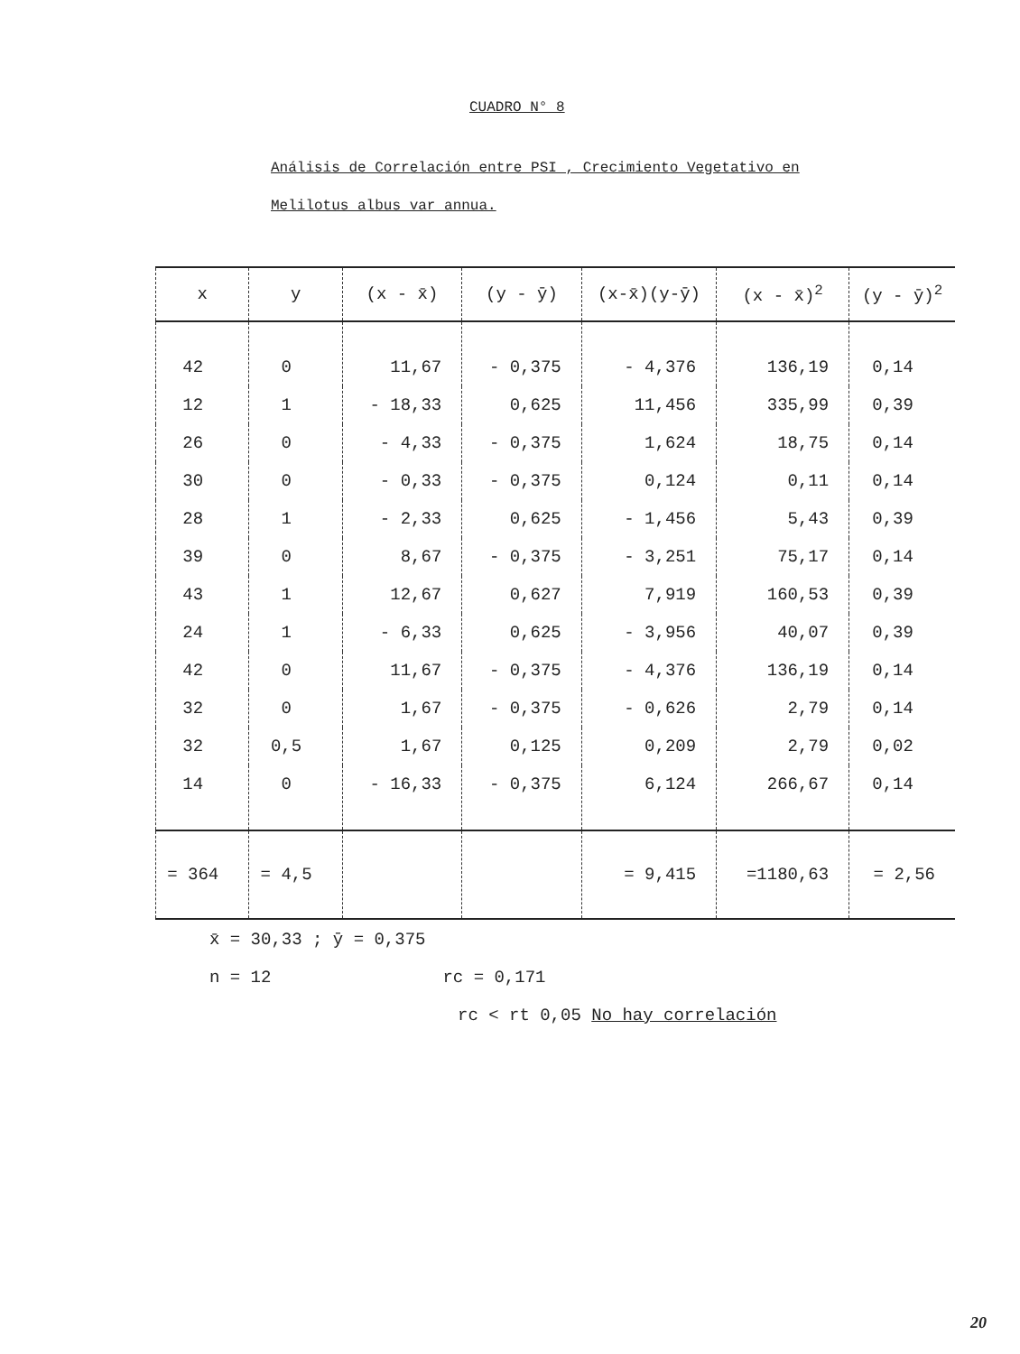CUADRO N° 8
Análisis de Correlación entre PSI , Crecimiento Vegetativo en
Melilotus albus var annua.
| x | y | (x - x̄) | (y - ȳ) | (x-x̄)(y-ȳ) | (x - x̄)<sup>2</sup> | (y - ȳ)<sup>2</sup> |
| --- | --- | --- | --- | --- | --- | --- |
| 42 | 0 | 11,67 | - 0,375 | - 4,376 | 136,19 | 0,14 |
| 12 | 1 | - 18,33 | 0,625 | 11,456 | 335,99 | 0,39 |
| 26 | 0 | - 4,33 | - 0,375 | 1,624 | 18,75 | 0,14 |
| 30 | 0 | - 0,33 | - 0,375 | 0,124 | 0,11 | 0,14 |
| 28 | 1 | - 2,33 | 0,625 | - 1,456 | 5,43 | 0,39 |
| 39 | 0 | 8,67 | - 0,375 | - 3,251 | 75,17 | 0,14 |
| 43 | 1 | 12,67 | 0,627 | 7,919 | 160,53 | 0,39 |
| 24 | 1 | - 6,33 | 0,625 | - 3,956 | 40,07 | 0,39 |
| 42 | 0 | 11,67 | - 0,375 | - 4,376 | 136,19 | 0,14 |
| 32 | 0 | 1,67 | - 0,375 | - 0,626 | 2,79 | 0,14 |
| 32 | 0,5 | 1,67 | 0,125 | 0,209 | 2,79 | 0,02 |
| 14 | 0 | - 16,33 | - 0,375 | 6,124 | 266,67 | 0,14 |
| = 364 | = 4,5 | | | = 9,415 | =1180,63 | = 2,56 |
x̄ = 30,33 ; ȳ = 0,375
n = 12 rc = 0,171
rc < rt 0,05 No hay correlación
20